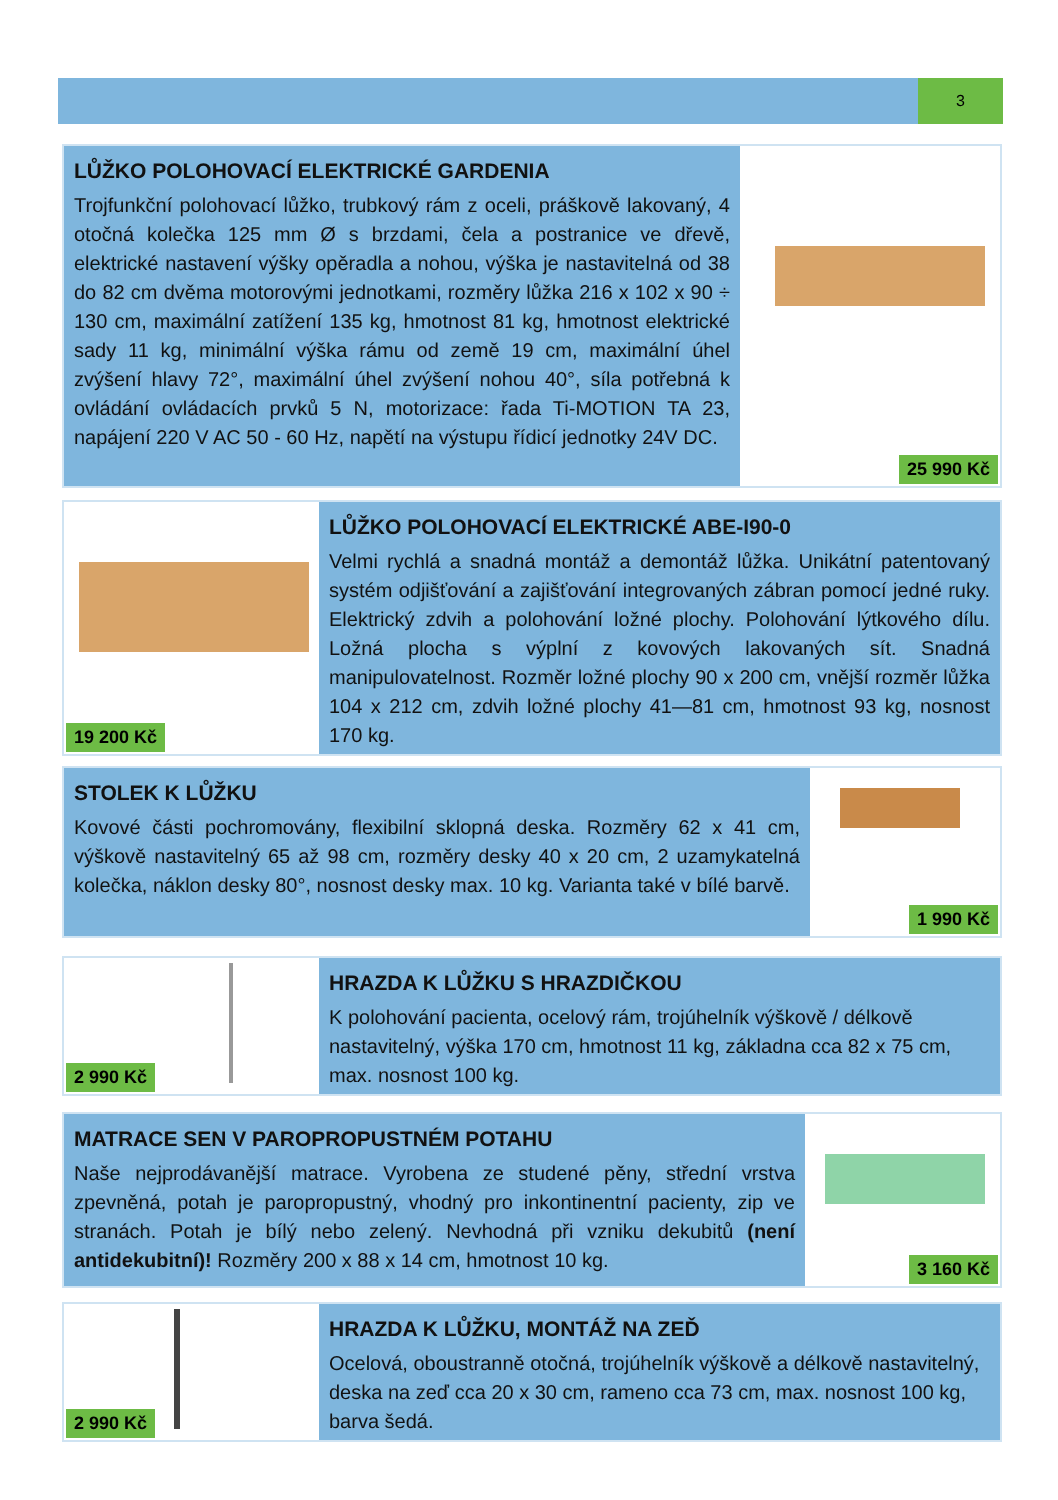3
LŮŽKO POLOHOVACÍ ELEKTRICKÉ GARDENIA
Trojfunkční polohovací lůžko, trubkový rám z oceli, práškově lakovaný, 4 otočná kolečka 125 mm Ø s brzdami, čela a postranice ve dřevě, elektrické nastavení výšky opěradla a nohou, výška je nastavitelná od 38 do 82 cm dvěma motorovými jednotkami, rozměry lůžka 216 x 102 x 90 ÷ 130 cm, maximální zatížení 135 kg, hmotnost 81 kg, hmotnost elektrické sady 11 kg, minimální výška rámu od země 19 cm, maximální úhel zvýšení hlavy 72°, maximální úhel zvýšení nohou 40°, síla potřebná k ovládání ovládacích prvků 5 N, motorizace: řada Ti-MOTION TA 23, napájení 220 V AC 50 - 60 Hz, napětí na výstupu řídicí jednotky 24V DC.
25 990 Kč
19 200 Kč
LŮŽKO POLOHOVACÍ ELEKTRICKÉ ABE-I90-0
Velmi rychlá a snadná montáž a demontáž lůžka. Unikátní patentovaný systém odjišťování a zajišťování integrovaných zábran pomocí jedné ruky. Elektrický zdvih a polohování ložné plochy. Polohování lýtkového dílu. Ložná plocha s výplní z kovových lakovaných sít. Snadná manipulovatelnost. Rozměr ložné plochy 90 x 200 cm, vnější rozměr lůžka 104 x 212 cm, zdvih ložné plochy 41—81 cm, hmotnost 93 kg, nosnost 170 kg.
STOLEK K LŮŽKU
Kovové části pochromovány, flexibilní sklopná deska. Rozměry 62 x 41 cm, výškově nastavitelný 65 až 98 cm, rozměry desky 40 x 20 cm, 2 uzamykatelná kolečka, náklon desky 80°, nosnost desky max. 10 kg. Varianta také v bílé barvě.
1 990 Kč
2 990 Kč
HRAZDA K LŮŽKU S HRAZDIČKOU
K polohování pacienta, ocelový rám, trojúhelník výškově / délkově nastavitelný, výška 170 cm, hmotnost 11 kg, základna cca 82 x 75 cm, max. nosnost 100 kg.
MATRACE SEN V PAROPROPUSTNÉM POTAHU
Naše nejprodávanější matrace. Vyrobena ze studené pěny, střední vrstva zpevněná, potah je paropropustný, vhodný pro inkontinentní pacienty, zip ve stranách. Potah je bílý nebo zelený. Nevhodná při vzniku dekubitů (není antidekubitní)! Rozměry 200 x 88 x 14 cm, hmotnost 10 kg.
3 160 Kč
2 990 Kč
HRAZDA K LŮŽKU, MONTÁŽ NA ZEĎ
Ocelová, oboustranně otočná, trojúhelník výškově a délkově nastavitelný, deska na zeď cca 20 x 30 cm, rameno cca 73 cm, max. nosnost 100 kg, barva šedá.